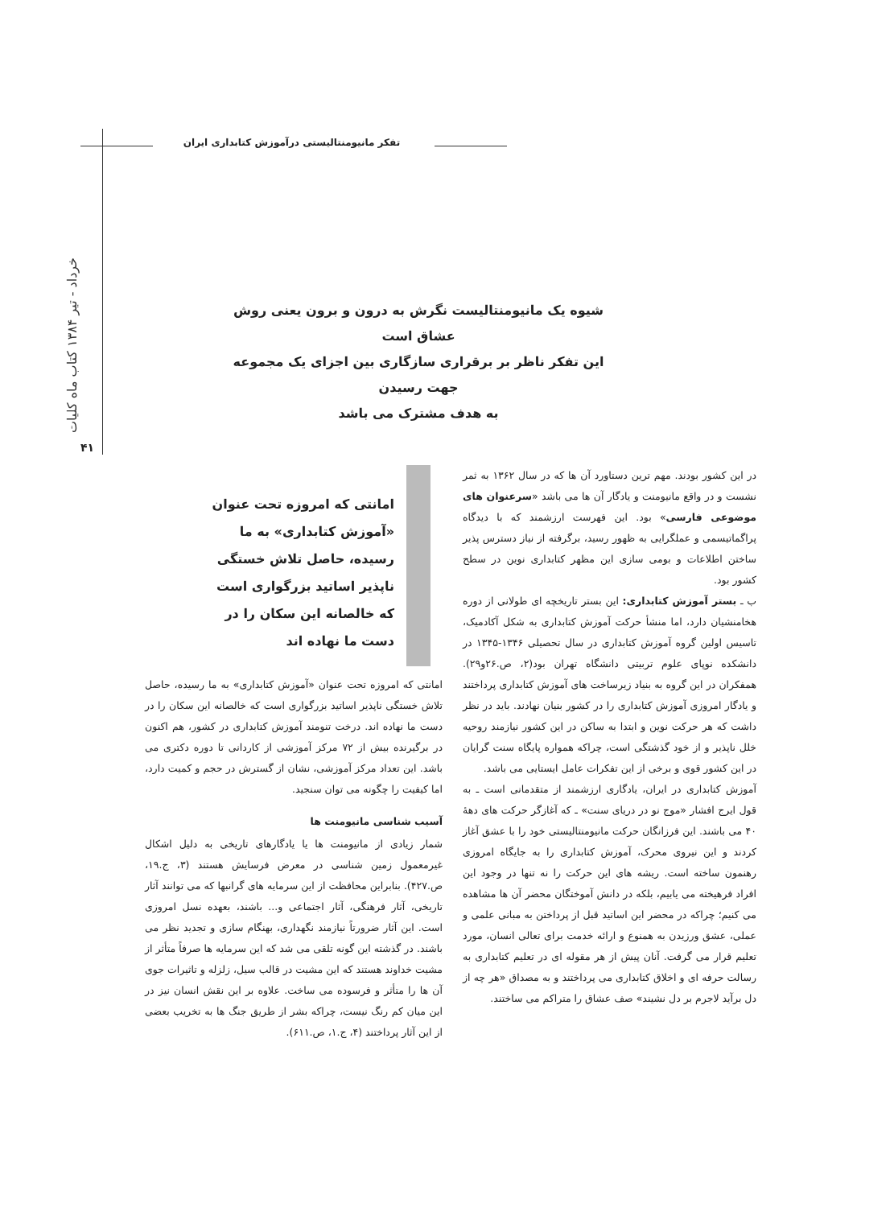تفکر مانیومنتالیستی درآموزش کتابداری ایران
خرداد - تیر ۱۳۸۴ کتاب ماه کلیات
۴۱
شیوه یک مانیومنتالیست نگرش به درون و برون یعنی روش عشاق است
این تفکر ناظر بر برقراری سازگاری بین اجزای یک مجموعه جهت رسیدن
به هدف مشترک می باشد
امانتی که امروزه تحت عنوان «آموزش کتابداری» به ما رسیده، حاصل تلاش خستگی ناپذیر اساتید بزرگواری است که خالصانه این سکان را در دست ما نهاده اند
در این کشور بودند. مهم ترین دستاورد آن ها که در سال ۱۳۶۲ به ثمر نشست و در واقع مانیومنت و یادگار آن ها می باشد «سرعنوان های موضوعی فارسی» بود. این فهرست ارزشمند که با دیدگاه پراگماتیسمی و عملگرایی به ظهور رسید، برگرفته از نیاز دسترس پذیر ساختن اطلاعات و بومی سازی این مظهر کتابداری نوین در سطح کشور بود.
ب ـ بستر آموزش کتابداری: این بستر تاریخچه ای طولانی از دوره هخامنشیان دارد، اما منشأ حرکت آموزش کتابداری به شکل آکادمیک، تاسیس اولین گروه آموزش کتابداری در سال تحصیلی ۱۳۴۶-۱۳۴۵ در دانشکده نوپای علوم تربیتی دانشگاه تهران بود(۲، ص.۲۶و۲۹). همفکران در این گروه به بنیاد زیرساخت های آموزش کتابداری پرداختند و یادگار امروزی آموزش کتابداری را در کشور بنیان نهادند. باید در نظر داشت که هر حرکت نوین و ابتدا به ساکن در این کشور نیازمند روحیه خلل ناپذیر و از خود گذشتگی است، چراکه همواره پایگاه سنت گرایان در این کشور قوی و برخی از این تفکرات عامل ایستایی می باشد.
آموزش کتابداری در ایران، یادگاری ارزشمند از متقدمانی است ـ به قول ایرج افشار «موج نو در دریای سنت» ـ که آغازگر حرکت های دههٔ ۴۰ می باشند. این فرزانگان حرکت مانیومنتالیستی خود را با عشق آغاز کردند و این نیروی محرک، آموزش کتابداری را به جایگاه امروزی رهنمون ساخته است. ریشه های این حرکت را نه تنها در وجود این افراد فرهیخته می یابیم، بلکه در دانش آموختگان محضر آن ها مشاهده می کنیم؛ چراکه در محضر این اساتید قبل از پرداختن به مبانی علمی و عملی، عشق ورزیدن به همنوع و ارائه خدمت برای تعالی انسان، مورد تعلیم قرار می گرفت. آنان پیش از هر مقوله ای در تعلیم کتابداری به رسالت حرفه ای و اخلاق کتابداری می پرداختند و به مصداق «هر چه از دل برآید لاجرم بر دل نشیند» صف عشاق را متراکم می ساختند.
امانتی که امروزه تحت عنوان «آموزش کتابداری» به ما رسیده، حاصل تلاش خستگی ناپذیر اساتید بزرگواری است که خالصانه این سکان را در دست ما نهاده اند. درخت تنومند آموزش کتابداری در کشور، هم اکنون در برگیرنده بیش از ۷۲ مرکز آموزشی از کاردانی تا دوره دکتری می باشد. این تعداد مرکز آموزشی، نشان از گسترش در حجم و کمیت دارد، اما کیفیت را چگونه می توان سنجید.
آسیب شناسی مانیومنت ها
شمار زیادی از مانیومنت ها یا یادگارهای تاریخی به دلیل اشکال غیرمعمول زمین شناسی در معرض فرسایش هستند (۳، ج.۱۹، ص.۴۲۷). بنابراین محافظت از این سرمایه های گرانبها که می توانند آثار تاریخی، آثار فرهنگی، آثار اجتماعی و... باشند، بعهده نسل امروزی است. این آثار ضرورتاً نیازمند نگهداری، بهنگام سازی و تجدید نظر می باشند. در گذشته این گونه تلقی می شد که این سرمایه ها صرفاً متأثر از مشیت خداوند هستند که این مشیت در قالب سیل، زلزله و تاثیرات جوی آن ها را متأثر و فرسوده می ساخت. علاوه بر این نقش انسان نیز در این میان کم رنگ نیست، چراکه بشر از طریق جنگ ها به تخریب بعضی از این آثار پرداختند (۴، ج.۱، ص.۶۱۱).